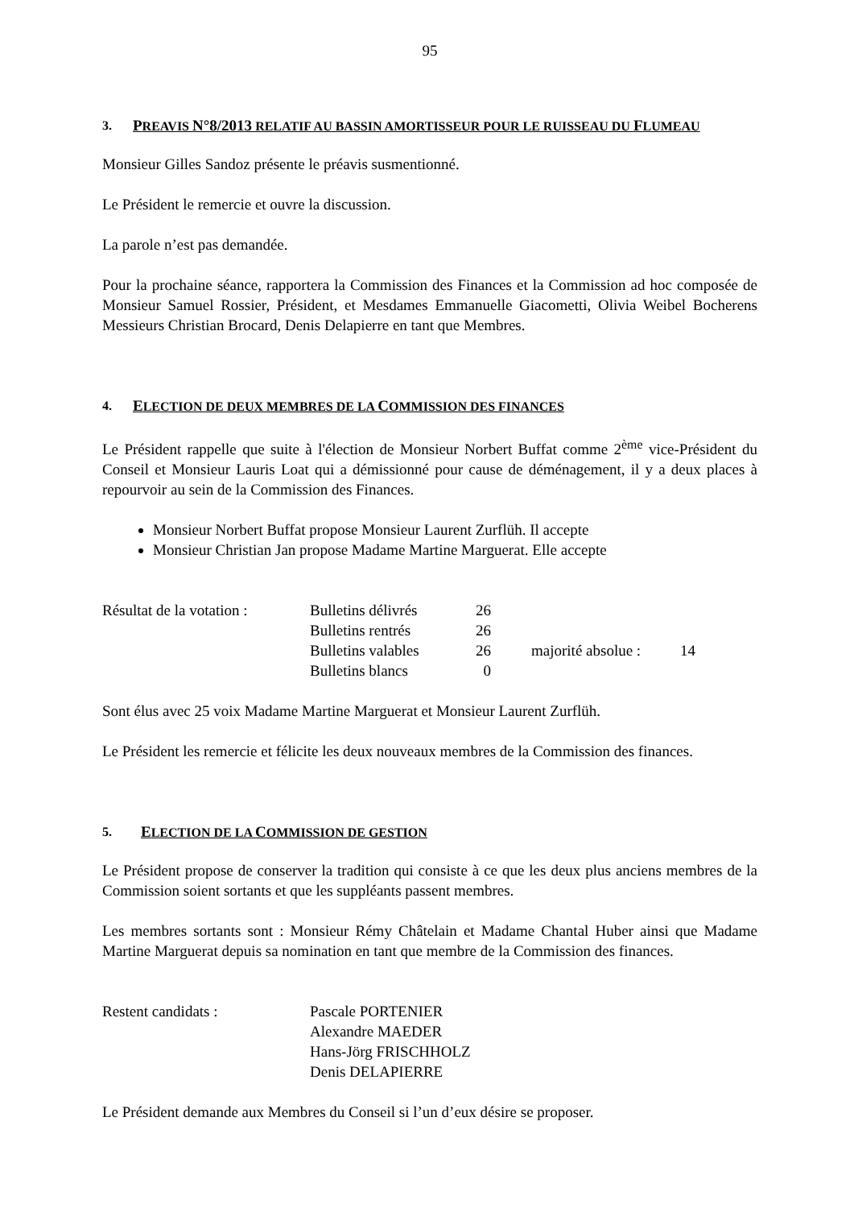95
3. PREAVIS N°8/2013 RELATIF AU BASSIN AMORTISSEUR POUR LE RUISSEAU DU FLUMEAU
Monsieur Gilles Sandoz présente le préavis susmentionné.
Le Président le remercie et ouvre la discussion.
La parole n’est pas demandée.
Pour la prochaine séance, rapportera la Commission des Finances et la Commission ad hoc composée de Monsieur Samuel Rossier, Président, et Mesdames Emmanuelle Giacometti, Olivia Weibel Bocherens Messieurs Christian Brocard, Denis Delapierre en tant que Membres.
4. ELECTION DE DEUX MEMBRES DE LA COMMISSION DES FINANCES
Le Président rappelle que suite à l'élection de Monsieur Norbert Buffat comme 2<sup>ème</sup> vice-Président du Conseil et Monsieur Lauris Loat qui a démissionné pour cause de déménagement, il y a deux places à repourvoir au sein de la Commission des Finances.
Monsieur Norbert Buffat propose Monsieur Laurent Zurflüh. Il accepte
Monsieur Christian Jan propose Madame Martine Marguerat. Elle accepte
| Résultat de la votation : | Bulletins délivrés | 26 | | | |
| | Bulletins rentrés | 26 | | | |
| | Bulletins valables | 26 | | majorité absolue : | 14 |
| | Bulletins blancs | 0 | | | |
Sont élus avec 25 voix Madame Martine Marguerat et Monsieur Laurent Zurflüh.
Le Président les remercie et félicite les deux nouveaux membres de la Commission des finances.
5. ELECTION DE LA COMMISSION DE GESTION
Le Président propose de conserver la tradition qui consiste à ce que les deux plus anciens membres de la Commission soient sortants et que les suppléants passent membres.
Les membres sortants sont : Monsieur Rémy Châtelain et Madame Chantal Huber ainsi que Madame Martine Marguerat depuis sa nomination en tant que membre de la Commission des finances.
| Restent candidats : | Pascale PORTENIER |
| | Alexandre MAEDER |
| | Hans-Jörg FRISCHHOLZ |
| | Denis DELAPIERRE |
Le Président demande aux Membres du Conseil si l’un d’eux désire se proposer.